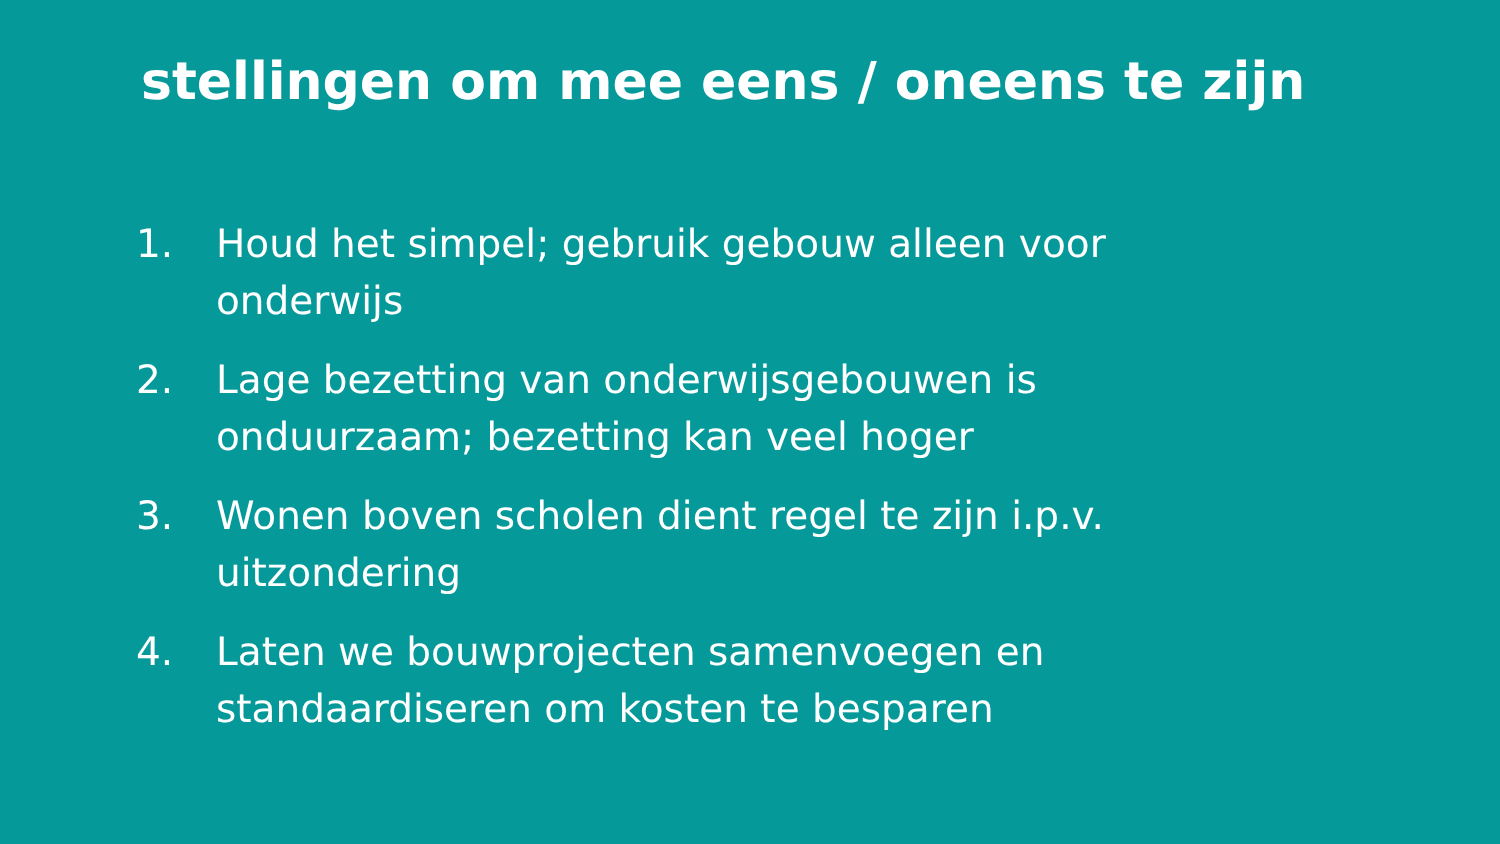stellingen om mee eens / oneens te zijn
1. Houd het simpel; gebruik gebouw alleen voor onderwijs
2. Lage bezetting van onderwijsgebouwen is onduurzaam; bezetting kan veel hoger
3. Wonen boven scholen dient regel te zijn i.p.v. uitzondering
4. Laten we bouwprojecten samenvoegen en standaardiseren om kosten te besparen